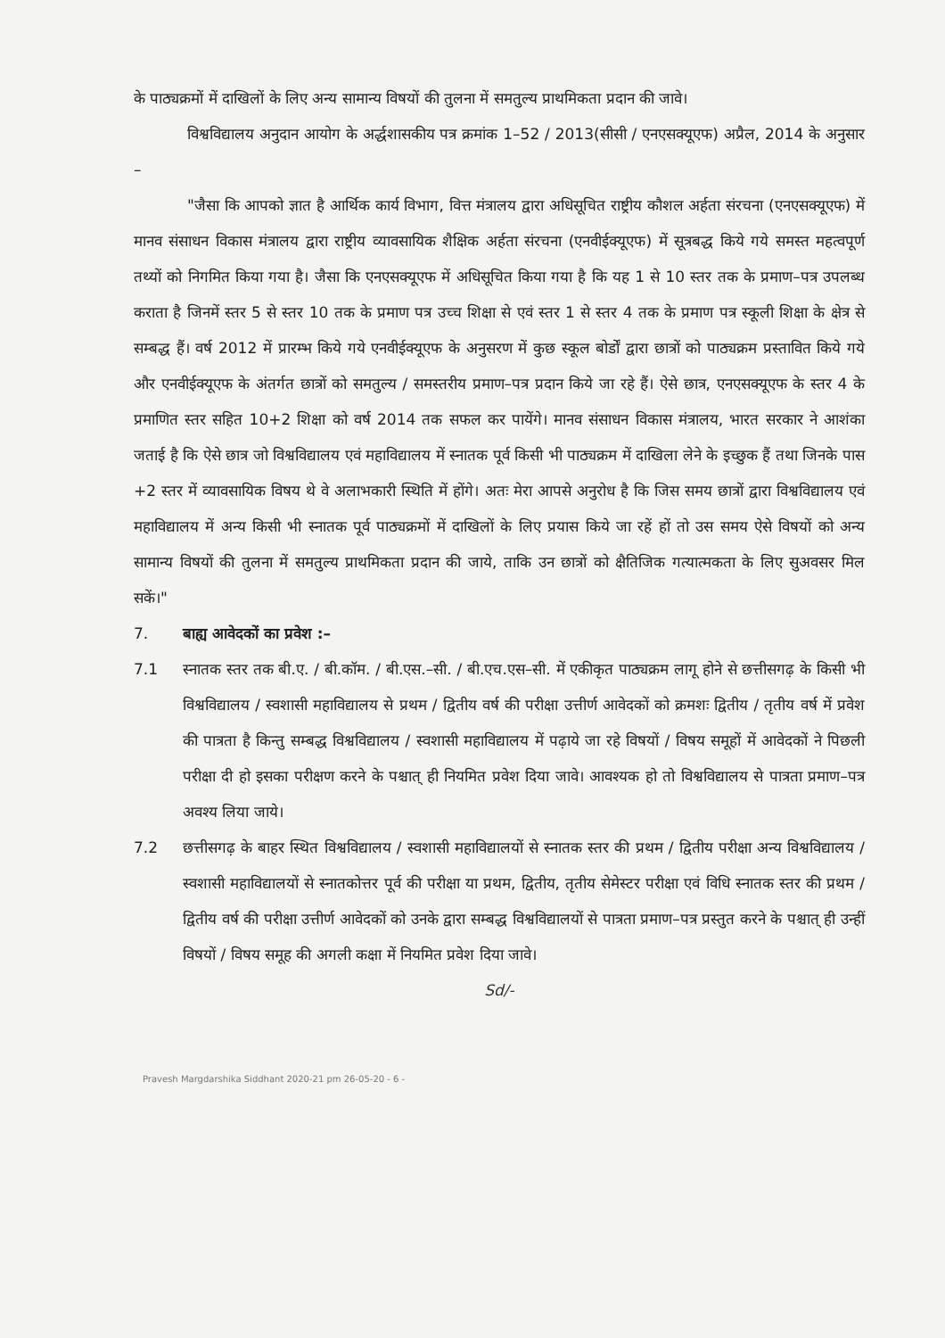के पाठ्यक्रमों में दाखिलों के लिए अन्य सामान्य विषयों की तुलना में समतुल्य प्राथमिकता प्रदान की जावे।
विश्वविद्यालय अनुदान आयोग के अर्द्धशासकीय पत्र क्रमांक 1–52 / 2013(सीसी / एनएसक्यूएफ) अप्रैल, 2014 के अनुसार –
"जैसा कि आपको ज्ञात है आर्थिक कार्य विभाग, वित्त मंत्रालय द्वारा अधिसूचित राष्ट्रीय कौशल अर्हता संरचना (एनएसक्यूएफ) में मानव संसाधन विकास मंत्रालय द्वारा राष्ट्रीय व्यावसायिक शैक्षिक अर्हता संरचना (एनवीईक्यूएफ) में सूत्रबद्ध किये गये समस्त महत्वपूर्ण तथ्यों को निगमित किया गया है। जैसा कि एनएसक्यूएफ में अधिसूचित किया गया है कि यह 1 से 10 स्तर तक के प्रमाण–पत्र उपलब्ध कराता है जिनमें स्तर 5 से स्तर 10 तक के प्रमाण पत्र उच्च शिक्षा से एवं स्तर 1 से स्तर 4 तक के प्रमाण पत्र स्कूली शिक्षा के क्षेत्र से सम्बद्ध हैं। वर्ष 2012 में प्रारम्भ किये गये एनवीईक्यूएफ के अनुसरण में कुछ स्कूल बोर्डों द्वारा छात्रों को पाठ्यक्रम प्रस्तावित किये गये और एनवीईक्यूएफ के अंतर्गत छात्रों को समतुल्य / समस्तरीय प्रमाण–पत्र प्रदान किये जा रहे हैं। ऐसे छात्र, एनएसक्यूएफ के स्तर 4 के प्रमाणित स्तर सहित 10+2 शिक्षा को वर्ष 2014 तक सफल कर पायेंगे। मानव संसाधन विकास मंत्रालय, भारत सरकार ने आशंका जताई है कि ऐसे छात्र जो विश्वविद्यालय एवं महाविद्यालय में स्नातक पूर्व किसी भी पाठ्यक्रम में दाखिला लेने के इच्छुक हैं तथा जिनके पास +2 स्तर में व्यावसायिक विषय थे वे अलाभकारी स्थिति में होंगे। अतः मेरा आपसे अनुरोध है कि जिस समय छात्रों द्वारा विश्वविद्यालय एवं महाविद्यालय में अन्य किसी भी स्नातक पूर्व पाठ्यक्रमों में दाखिलों के लिए प्रयास किये जा रहें हों तो उस समय ऐसे विषयों को अन्य सामान्य विषयों की तुलना में समतुल्य प्राथमिकता प्रदान की जाये, ताकि उन छात्रों को क्षैतिजिक गत्यात्मकता के लिए सुअवसर मिल सकें।"
7. बाह्य आवेदकों का प्रवेश :–
7.1 स्नातक स्तर तक बी.ए. / बी.कॉम. / बी.एस.–सी. / बी.एच.एस–सी. में एकीकृत पाठ्यक्रम लागू होने से छत्तीसगढ़ के किसी भी विश्वविद्यालय / स्वशासी महाविद्यालय से प्रथम / द्वितीय वर्ष की परीक्षा उत्तीर्ण आवेदकों को क्रमशः द्वितीय / तृतीय वर्ष में प्रवेश की पात्रता है किन्तु सम्बद्ध विश्वविद्यालय / स्वशासी महाविद्यालय में पढ़ाये जा रहे विषयों / विषय समूहों में आवेदकों ने पिछली परीक्षा दी हो इसका परीक्षण करने के पश्चात् ही नियमित प्रवेश दिया जावे। आवश्यक हो तो विश्वविद्यालय से पात्रता प्रमाण–पत्र अवश्य लिया जाये।
7.2 छत्तीसगढ़ के बाहर स्थित विश्वविद्यालय / स्वशासी महाविद्यालयों से स्नातक स्तर की प्रथम / द्वितीय परीक्षा अन्य विश्वविद्यालय / स्वशासी महाविद्यालयों से स्नातकोत्तर पूर्व की परीक्षा या प्रथम, द्वितीय, तृतीय सेमेस्टर परीक्षा एवं विधि स्नातक स्तर की प्रथम / द्वितीय वर्ष की परीक्षा उत्तीर्ण आवेदकों को उनके द्वारा सम्बद्ध विश्वविद्यालयों से पात्रता प्रमाण–पत्र प्रस्तुत करने के पश्चात् ही उन्हीं विषयों / विषय समूह की अगली कक्षा में नियमित प्रवेश दिया जावे।
Sd/-
Pravesh Margdarshika Siddhant 2020-21 pm 26-05-20 - 6 -